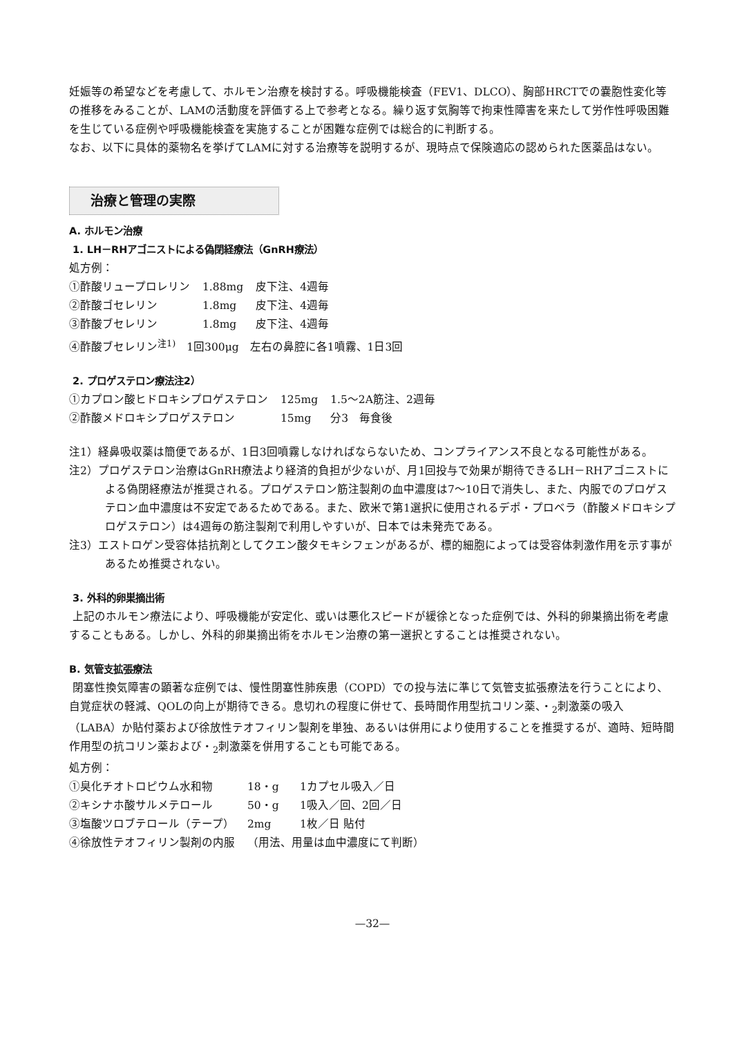妊娠等の希望などを考慮して、ホルモン治療を検討する。呼吸機能検査（FEV1、DLCO）、胸部HRCTでの嚢胞性変化等の推移をみることが、LAMの活動度を評価する上で参考となる。繰り返す気胸等で拘束性障害を来たして労作性呼吸困難を生じている症例や呼吸機能検査を実施することが困難な症例では総合的に判断する。
なお、以下に具体的薬物名を挙げてLAMに対する治療等を説明するが、現時点で保険適応の認められた医薬品はない。
治療と管理の実際
A. ホルモン治療
1. LH－RHアゴニストによる偽閉経療法（GnRH療法）
処方例：
| ①酢酸リュープロレリン | 1.88mg | 皮下注、4週毎 |
| ②酢酸ゴセレリン | 1.8mg | 皮下注、4週毎 |
| ③酢酸ブセレリン | 1.8mg | 皮下注、4週毎 |
④酢酸ブセレリン<sup>注1)</sup>　1回300μg　左右の鼻腔に各1噴霧、1日3回
2. プロゲステロン療法注2）
| ①カプロン酸ヒドロキシプロゲステロン | 125mg | 1.5〜2A筋注、2週毎 |
| ②酢酸メドロキシプロゲステロン | 15mg | 分3 毎食後 |
注1）経鼻吸収薬は簡便であるが、1日3回噴霧しなければならないため、コンプライアンス不良となる可能性がある。
注2）プロゲステロン治療はGnRH療法より経済的負担が少ないが、月1回投与で効果が期待できるLH－RHアゴニストによる偽閉経療法が推奨される。プロゲステロン筋注製剤の血中濃度は7〜10日で消失し、また、内服でのプロゲステロン血中濃度は不安定であるためである。また、欧米で第1選択に使用されるデポ・プロベラ（酢酸メドロキシプロゲステロン）は4週毎の筋注製剤で利用しやすいが、日本では未発売である。
注3）エストロゲン受容体拮抗剤としてクエン酸タモキシフェンがあるが、標的細胞によっては受容体刺激作用を示す事があるため推奨されない。
3. 外科的卵巣摘出術
上記のホルモン療法により、呼吸機能が安定化、或いは悪化スピードが緩徐となった症例では、外科的卵巣摘出術を考慮することもある。しかし、外科的卵巣摘出術をホルモン治療の第一選択とすることは推奨されない。
B. 気管支拡張療法
閉塞性換気障害の顕著な症例では、慢性閉塞性肺疾患（COPD）での投与法に準じて気管支拡張療法を行うことにより、自覚症状の軽減、QOLの向上が期待できる。息切れの程度に併せて、長時間作用型抗コリン薬、・<sub>2</sub>刺激薬の吸入（LABA）か貼付薬および徐放性テオフィリン製剤を単独、あるいは併用により使用することを推奨するが、適時、短時間作用型の抗コリン薬および・<sub>2</sub>刺激薬を併用することも可能である。
処方例：
| ①臭化チオトロピウム水和物 | 18・g | 1カプセル吸入／日 |
| ②キシナホ酸サルメテロール | 50・g | 1吸入／回、2回／日 |
| ③塩酸ツロブテロール（テープ） | 2mg | 1枚／日 貼付 |
| ④徐放性テオフィリン製剤の内服 | （用法、用量は血中濃度にて判断） | |
—32—